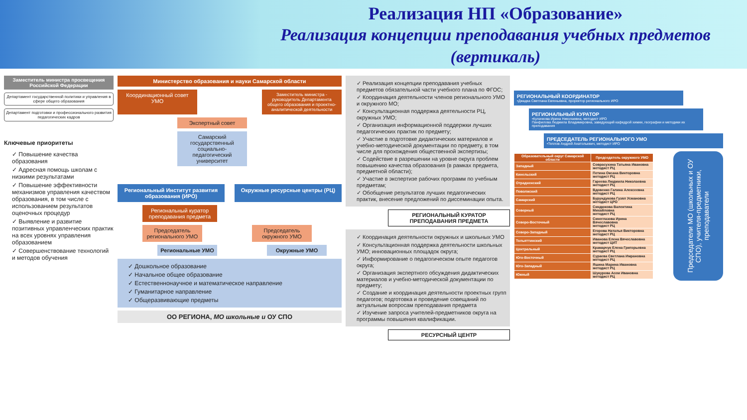Реализация НП «Образование»
Реализация концепции преподавания учебных предметов (вертикаль)
Заместитель министра просвещения Российской Федерации
Департамент государственной политики и управления в сфере общего образования
Департамент подготовки и профессионального развития педагогических кадров
Ключевые приоритеты
✓ Повышение качества образования
✓ Адресная помощь школам с низкими результатами
✓ Повышение эффективности механизмов управления качеством образования, в том числе с использованием результатов оценочных процедур
✓ Выявление и развитие позитивных управленческих практик на всех уровнях управления образованием
✓ Совершенствование технологий и методов обучения
Министерство образования и науки Самарской области
Координационный совет УМО
Заместитель министра - руководитель Департамента общего образования и проектно-аналитической деятельности
Экспертный совет
Самарский государственный социально-педагогический университет
Региональный Институт развития образования (ИРО)
Окружные ресурсные центры (РЦ)
Региональный куратор преподавания предмета
Председатель регионального УМО
Председатель окружного УМО
Региональные УМО Окружные УМО
✓ Дошкольное образование
✓ Начальное общее образование
✓ Естественнонаучное и математическое направление
✓ Гуманитарное направление
✓ Общеразвивающие предметы
ОО РЕГИОНА, МО школьные и ОУ СПО
✓ Реализация концепции преподавания учебных предметов обязательной части учебного плана по ФГОС;
✓ Координация деятельности членов регионального УМО и окружного МО;
✓ Консультационная поддержка деятельности РЦ, окружных УМО;
✓ Организация информационной поддержки лучших педагогических практик по предмету;
✓ Участие в подготовке дидактических материалов и учебно-методической документации по предмету, в том числе для прохождения общественной экспертизы;
✓ Содействие в разрешении на уровне округа проблем повышению качества образования (в рамках предмета, предметной области);
✓ Участие в экспертизе рабочих программ по учебным предметам;
✓ Обобщение результатов лучших педагогических практик, внесение предложений по диссеминации опыта.
РЕГИОНАЛЬНЫЙ КУРАТОР ПРЕПОДАВАНИЯ ПРЕДМЕТА
✓ Координация деятельности окружных и школьных УМО
✓ Консультационная поддержка деятельности школьных УМО; инновационных площадок округа;
✓ Информирование о педагогическом опыте педагогов округа;
✓ Организация экспертного обсуждения дидактических материалов и учебно-методической документации по предмету;
✓ Создание и координация деятельности проектных групп педагогов; подготовка и проведение совещаний по актуальным вопросам преподавания предмета
✓ Изучение запроса учителей-предметников округа на программы повышения квалификации.
РЕСУРСНЫЙ ЦЕНТР
РЕГИОНАЛЬНЫЙ КООРДИНАТОР
•Джадка Светлана Евгеньевна, проректор регионального ИРО
РЕГИОНАЛЬНЫЙ КУРАТОР
•Кулачкова Ирина Николаевна, методист ИРО
Панфилова Людмила Владимировна, заведующий кафедрой химии, географии и методики их преподавания
ПРЕДСЕДАТЕЛЬ РЕГИОНАЛЬНОГО УМО
•Теплов Андрей Анатольевич, методист ИРО
| Образовательный округ Самарской области | Председатель окружного УМО |
| --- | --- |
| Западный | Совраcухина Татьяна Ивановна методист РЦ |
| Кинельский | Петина Оксана Викторовна методист РЦ |
| Отрадненский | Гареева Людмила Николаевна методист РЦ |
| Поволжский | Вдовенко Галина Алексеевна методист РЦ |
| Самарский | Бурундукова Гузял Усмановна методист ЦРО |
| Северный | Синдюкова Валентина Михайловна методист РЦ |
| Северо-Восточный | Синеглазова Ирина Вячеславовна методист РЦ |
| Северо-Западный | Егорова Наталья Викторовна методист РЦ |
| Тольяттинский | Иванова Елена Вячеславовна методист ЦИТ |
| Центральный | Крамарчук Елена Григорьевна методист РЦ |
| Юго-Восточный | Сураева Светлана Имрановна методист РЦ |
| Юго-Западный | Яшина Марина Ивановна методист РЦ |
| Южный | Шукурова Асем Ивановна методист РЦ |
Председатели МО (школьных и ОУ СПО), учителя-предметники, преподаватели